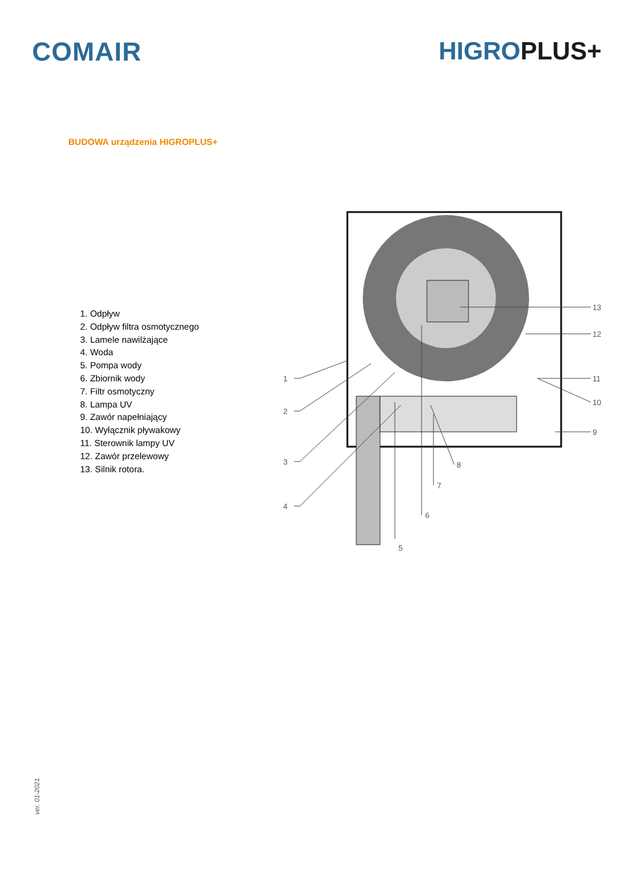COMAIR HIGROPLUS+
BUDOWA urządzenia HIGROPLUS+
1. Odpływ
2. Odpływ filtra osmotycznego
3. Lamele nawilżające
4. Woda
5. Pompa wody
6. Zbiornik wody
7. Filtr osmotyczny
8. Lampa UV
9. Zawór napełniający
10. Wyłącznik pływakowy
11. Sterownik lampy UV
12. Zawór przelewowy
13. Silnik rotora.
1
2
3
4
5
6
7
8
9
10
11
12
13
ver. 01-2021